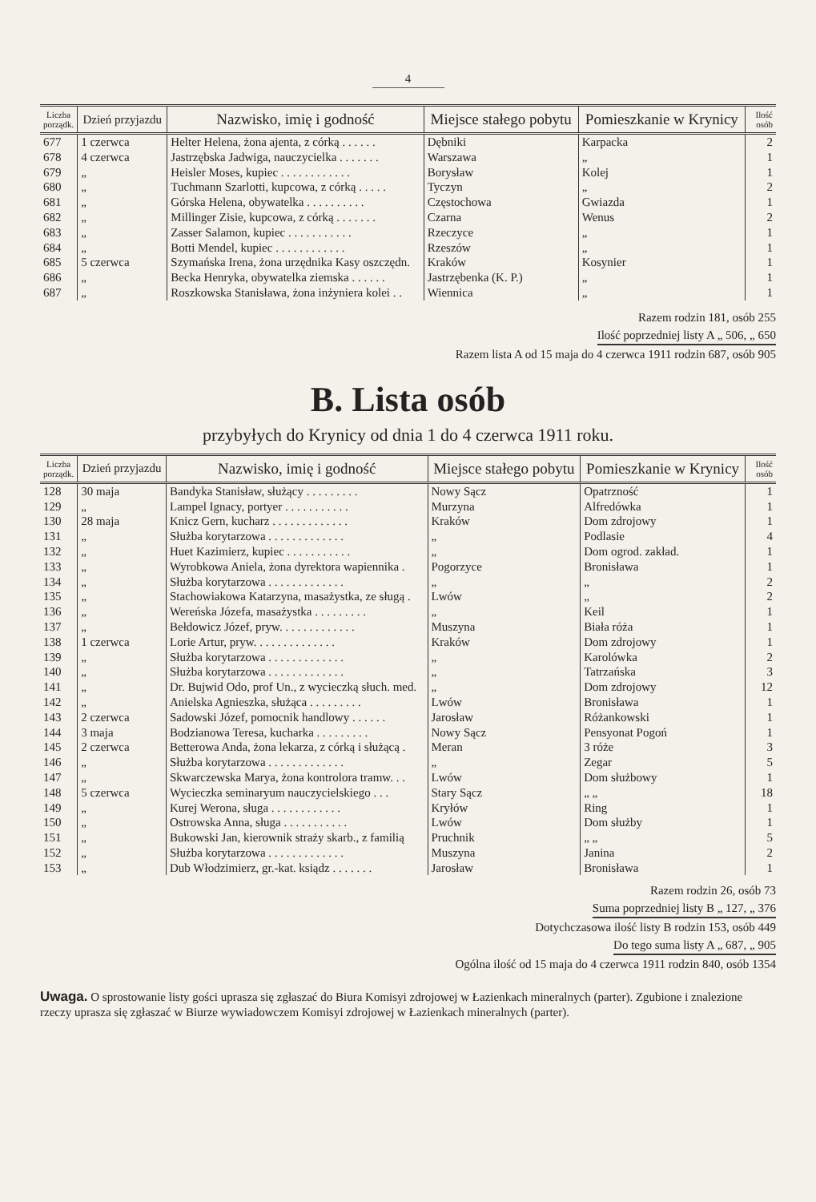4
| Liczba porządk. | Dzień przyjazdu | Nazwisko, imię i godność | Miejsce stałego pobytu | Pomieszkanie w Krynicy | Ilość osób |
| --- | --- | --- | --- | --- | --- |
| 677 | 1 czerwca | Helter Helena, żona ajenta, z córką . . . . . . | Dębniki | Karpacka | 2 |
| 678 | 4 czerwca | Jastrzębska Jadwiga, nauczycielka . . . . . . . | Warszawa | „ | 1 |
| 679 | „ | Heisler Moses, kupiec . . . . . . . . . . . . | Borysław | Kolej | 1 |
| 680 | „ | Tuchmann Szarlotti, kupcowa, z córką . . . . . | Tyczyn | „ | 2 |
| 681 | „ | Górska Helena, obywatelka . . . . . . . . . . | Częstochowa | Gwiazda | 1 |
| 682 | „ | Millinger Zisie, kupcowa, z córką . . . . . . . | Czarna | Wenus | 2 |
| 683 | „ | Zasser Salamon, kupiec . . . . . . . . . . . | Rzeczyce | „ | 1 |
| 684 | „ | Botti Mendel, kupiec . . . . . . . . . . . . | Rzeszów | „ | 1 |
| 685 | 5 czerwca | Szymańska Irena, żona urzędnika Kasy oszczędn. | Kraków | Kosynier | 1 |
| 686 | „ | Becka Henryka, obywatelka ziemska . . . . . . | Jastrzębenka (K. P.) | „ | 1 |
| 687 | „ | Roszkowska Stanisława, żona inżyniera kolei . . | Wiennica | „ | 1 |
Razem rodzin 181, osób 255
Ilość poprzedniej listy A „ 506, „ 650
Razem lista A od 15 maja do 4 czerwca 1911 rodzin 687, osób 905
B. Lista osób
przybyłych do Krynicy od dnia 1 do 4 czerwca 1911 roku.
| Liczba porządk. | Dzień przyjazdu | Nazwisko, imię i godność | Miejsce stałego pobytu | Pomieszkanie w Krynicy | Ilość osób |
| --- | --- | --- | --- | --- | --- |
| 128 | 30 maja | Bandyka Stanisław, służący . . . . . . . . . | Nowy Sącz | Opatrzność | 1 |
| 129 | „ | Lampel Ignacy, portyer . . . . . . . . . . . | Murzyna | Alfredówka | 1 |
| 130 | 28 maja | Knicz Gern, kucharz . . . . . . . . . . . . . | Kraków | Dom zdrojowy | 1 |
| 131 | „ | Służba korytarzowa . . . . . . . . . . . . . | „ | Podlasie | 4 |
| 132 | „ | Huet Kazimierz, kupiec . . . . . . . . . . . | „ | Dom ogrod. zakład. | 1 |
| 133 | „ | Wyrobkowa Aniela, żona dyrektora wapiennika . | Pogorzyce | Bronisława | 1 |
| 134 | „ | Służba korytarzowa . . . . . . . . . . . . . | „ | „ | 2 |
| 135 | „ | Stachowiakowa Katarzyna, masażystka, ze sługą . | Lwów | „ | 2 |
| 136 | „ | Wereńska Józefa, masażystka . . . . . . . . . | „ | Keil | 1 |
| 137 | „ | Bełdowicz Józef, pryw. . . . . . . . . . . . . | Muszyna | Biała róża | 1 |
| 138 | 1 czerwca | Lorie Artur, pryw. . . . . . . . . . . . . . | Kraków | Dom zdrojowy | 1 |
| 139 | „ | Służba korytarzowa . . . . . . . . . . . . . | „ | Karolówka | 2 |
| 140 | „ | Służba korytarzowa . . . . . . . . . . . . . | „ | Tatrzańska | 3 |
| 141 | „ | Dr. Bujwid Odo, prof Un., z wycieczką słuch. med. | „ | Dom zdrojowy | 12 |
| 142 | „ | Anielska Agnieszka, służąca . . . . . . . . . | Lwów | Bronisława | 1 |
| 143 | 2 czerwca | Sadowski Józef, pomocnik handlowy . . . . . . | Jarosław | Różankowski | 1 |
| 144 | 3 maja | Bodzianowa Teresa, kucharka . . . . . . . . . | Nowy Sącz | Pensyonat Pogoń | 1 |
| 145 | 2 czerwca | Betterowa Anda, żona lekarza, z córką i służącą . | Meran | 3 róże | 3 |
| 146 | „ | Służba korytarzowa . . . . . . . . . . . . . | „ | Zegar | 5 |
| 147 | „ | Skwarczewska Marya, żona kontrolora tramw. . . | Lwów | Dom służbowy | 1 |
| 148 | 5 czerwca | Wycieczka seminaryum nauczycielskiego . . . | Stary Sącz | „ „ | 18 |
| 149 | „ | Kurej Werona, sługa . . . . . . . . . . . . | Kryłów | Ring | 1 |
| 150 | „ | Ostrowska Anna, sługa . . . . . . . . . . . | Lwów | Dom służby | 1 |
| 151 | „ | Bukowski Jan, kierownik straży skarb., z familią | Pruchnik | „ „ | 5 |
| 152 | „ | Służba korytarzowa . . . . . . . . . . . . . | Muszyna | Janina | 2 |
| 153 | „ | Dub Włodzimierz, gr.-kat. ksiądz . . . . . . . | Jarosław | Bronisława | 1 |
Razem rodzin 26, osób 73
Suma poprzedniej listy B „ 127, „ 376
Dotychczasowa ilość listy B rodzin 153, osób 449
Do tego suma listy A „ 687, „ 905
Ogólna ilość od 15 maja do 4 czerwca 1911 rodzin 840, osób 1354
Uwaga. O sprostowanie listy gości uprasza się zgłaszać do Biura Komisyi zdrojowej w Łazienkach mineralnych (parter). Zgubione i znalezione rzeczy uprasza się zgłaszać w Biurze wywiadowczem Komisyi zdrojowej w Łazienkach mineralnych (parter).